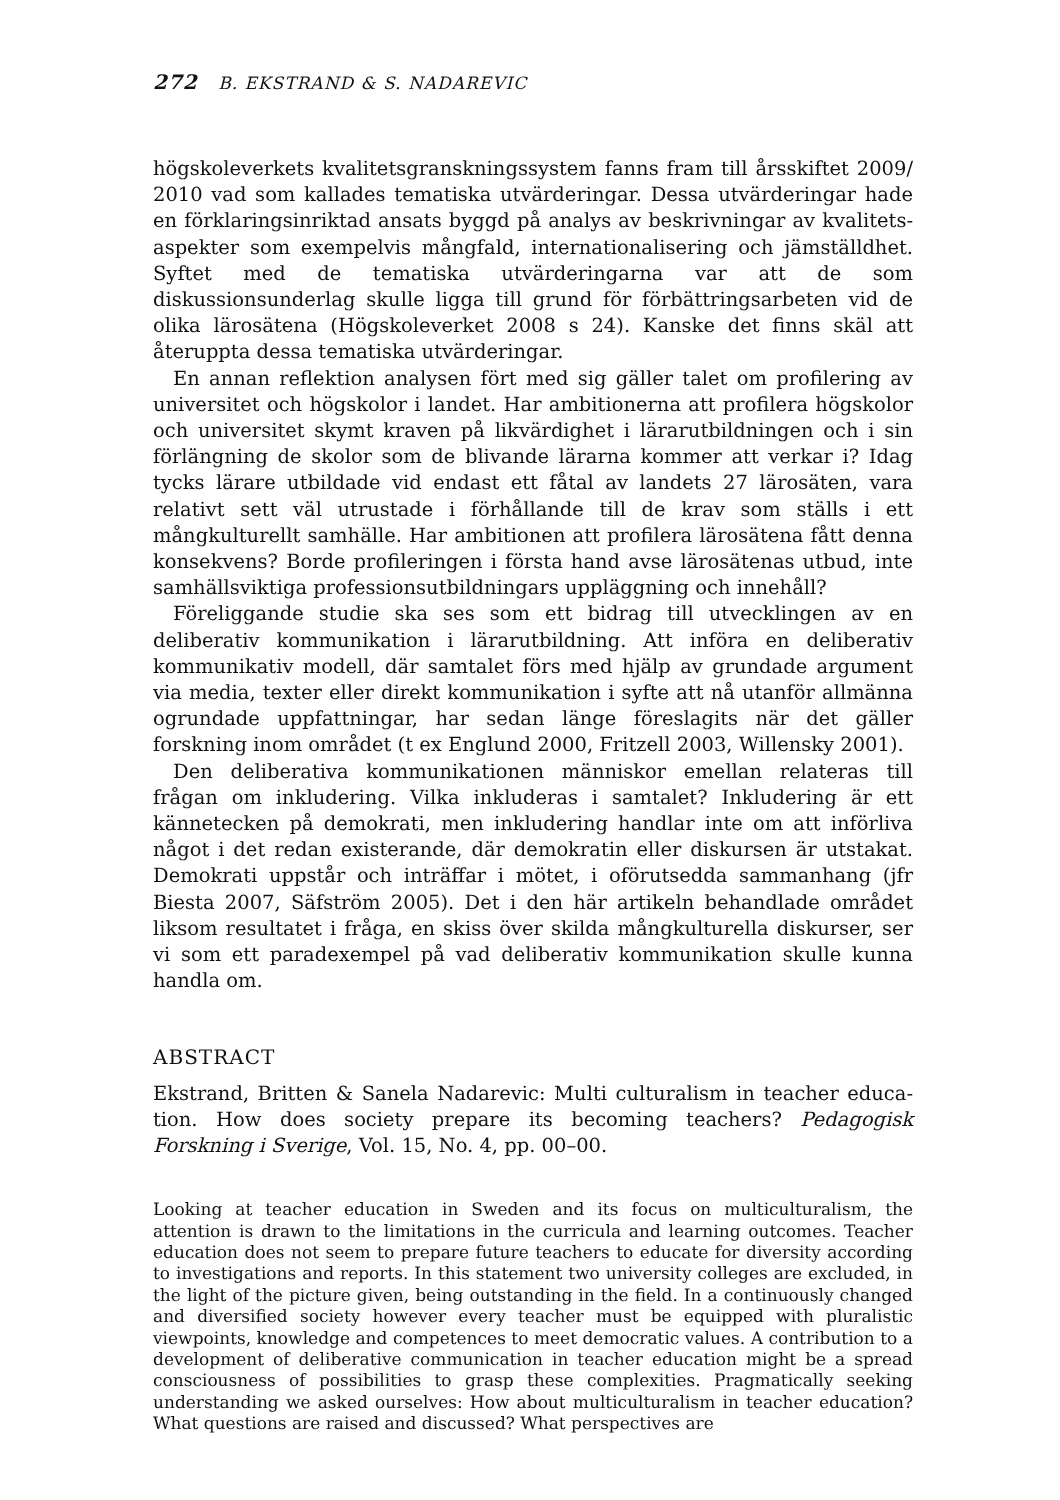272 B. EKSTRAND & S. NADAREVIC
högskoleverkets kvalitetsgranskningssystem fanns fram till årsskiftet 2009/ 2010 vad som kallades tematiska utvärderingar. Dessa utvärderingar hade en förklaringsinriktad ansats byggd på analys av beskrivningar av kvalitets­aspekter som exempelvis mångfald, internationalisering och jämställdhet. Syftet med de tematiska utvärderingarna var att de som diskussionsunderlag skulle ligga till grund för förbättringsarbeten vid de olika lärosätena (Högsko­leverket 2008 s 24). Kanske det finns skäl att återuppta dessa tematiska utvärderingar.
En annan reflektion analysen fört med sig gäller talet om profilering av universitet och högskolor i landet. Har ambitionerna att profilera högskolor och universitet skymt kraven på likvärdighet i lärarutbildningen och i sin förlängning de skolor som de blivande lärarna kommer att verkar i? Idag tycks lärare utbildade vid endast ett fåtal av landets 27 lärosäten, vara relativt sett väl utrustade i förhållande till de krav som ställs i ett mångkulturellt samhälle. Har ambitionen att profilera lärosätena fått denna konsekvens? Borde profile­ringen i första hand avse lärosätenas utbud, inte samhällsviktiga professions­utbildningars uppläggning och innehåll?
Föreliggande studie ska ses som ett bidrag till utvecklingen av en deliberativ kommunikation i lärarutbildning. Att införa en deliberativ kommunikativ modell, där samtalet förs med hjälp av grundade argument via media, texter eller direkt kommunikation i syfte att nå utanför allmänna ogrundade upp­fattningar, har sedan länge föreslagits när det gäller forskning inom området (t ex Englund 2000, Fritzell 2003, Willensky 2001).
Den deliberativa kommunikationen människor emellan relateras till frågan om inkludering. Vilka inkluderas i samtalet? Inkludering är ett kännetecken på demokrati, men inkludering handlar inte om att införliva något i det redan existerande, där demokratin eller diskursen är utstakat. Demokrati uppstår och inträffar i mötet, i oförutsedda sammanhang (jfr Biesta 2007, Säfström 2005). Det i den här artikeln behandlade området liksom resultatet i fråga, en skiss över skilda mångkulturella diskurser, ser vi som ett paradexempel på vad deliberativ kommunikation skulle kunna handla om.
ABSTRACT
Ekstrand, Britten & Sanela Nadarevic: Multi culturalism in teacher educa­tion. How does society prepare its becoming teachers? Pedagogisk Forskning i Sverige, Vol. 15, No. 4, pp. 00–00.
Looking at teacher education in Sweden and its focus on multiculturalism, the attention is drawn to the limitations in the curricula and learning outcomes. Teacher education does not seem to prepare future teachers to educate for diversity according to investigations and reports. In this statement two university colleges are excluded, in the light of the picture given, being outstanding in the field. In a continuously changed and diversified society however every teacher must be equipped with pluralistic viewpoints, knowledge and competences to meet democratic values. A contribution to a development of deliberative communication in teacher education might be a spread consciousness of possibilities to grasp these complexities. Pragma­tically seeking understanding we asked ourselves: How about multiculturalism in teacher education? What questions are raised and discussed? What perspectives are